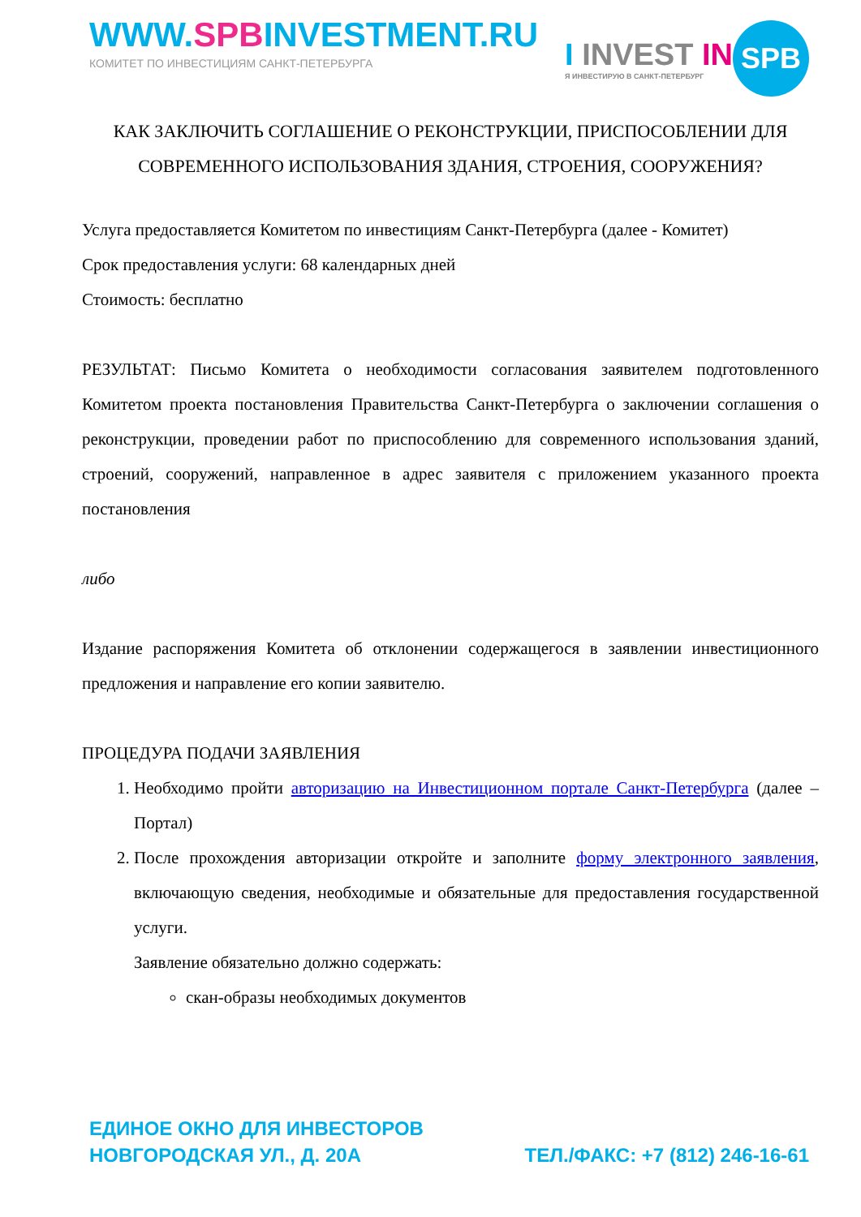WWW.SPBINVESTMENT.RU
КОМИТЕТ ПО ИНВЕСТИЦИЯМ САНКТ-ПЕТЕРБУРГА
I INVEST IN
Я ИНВЕСТИРУЮ В САНКТ-ПЕТЕРБУРГ
SPB
КАК ЗАКЛЮЧИТЬ СОГЛАШЕНИЕ О РЕКОНСТРУКЦИИ, ПРИСПОСОБЛЕНИИ ДЛЯ СОВРЕМЕННОГО ИСПОЛЬЗОВАНИЯ ЗДАНИЯ, СТРОЕНИЯ, СООРУЖЕНИЯ?
Услуга предоставляется Комитетом по инвестициям Санкт-Петербурга (далее - Комитет)
Срок предоставления услуги: 68 календарных дней
Стоимость: бесплатно
РЕЗУЛЬТАТ: Письмо Комитета о необходимости согласования заявителем подготовленного Комитетом проекта постановления Правительства Санкт-Петербурга о заключении соглашения о реконструкции, проведении работ по приспособлению для современного использования зданий, строений, сооружений, направленное в адрес заявителя с приложением указанного проекта постановления
либо
Издание распоряжения Комитета об отклонении содержащегося в заявлении инвестиционного предложения и направление его копии заявителю.
ПРОЦЕДУРА ПОДАЧИ ЗАЯВЛЕНИЯ
1. Необходимо пройти авторизацию на Инвестиционном портале Санкт-Петербурга (далее – Портал)
2. После прохождения авторизации откройте и заполните форму электронного заявления, включающую сведения, необходимые и обязательные для предоставления государственной услуги.
Заявление обязательно должно содержать:
скан-образы необходимых документов
ЕДИНОЕ ОКНО ДЛЯ ИНВЕСТОРОВ
НОВГОРОДСКАЯ УЛ., Д. 20А
ТЕЛ./ФАКС: +7 (812) 246-16-61